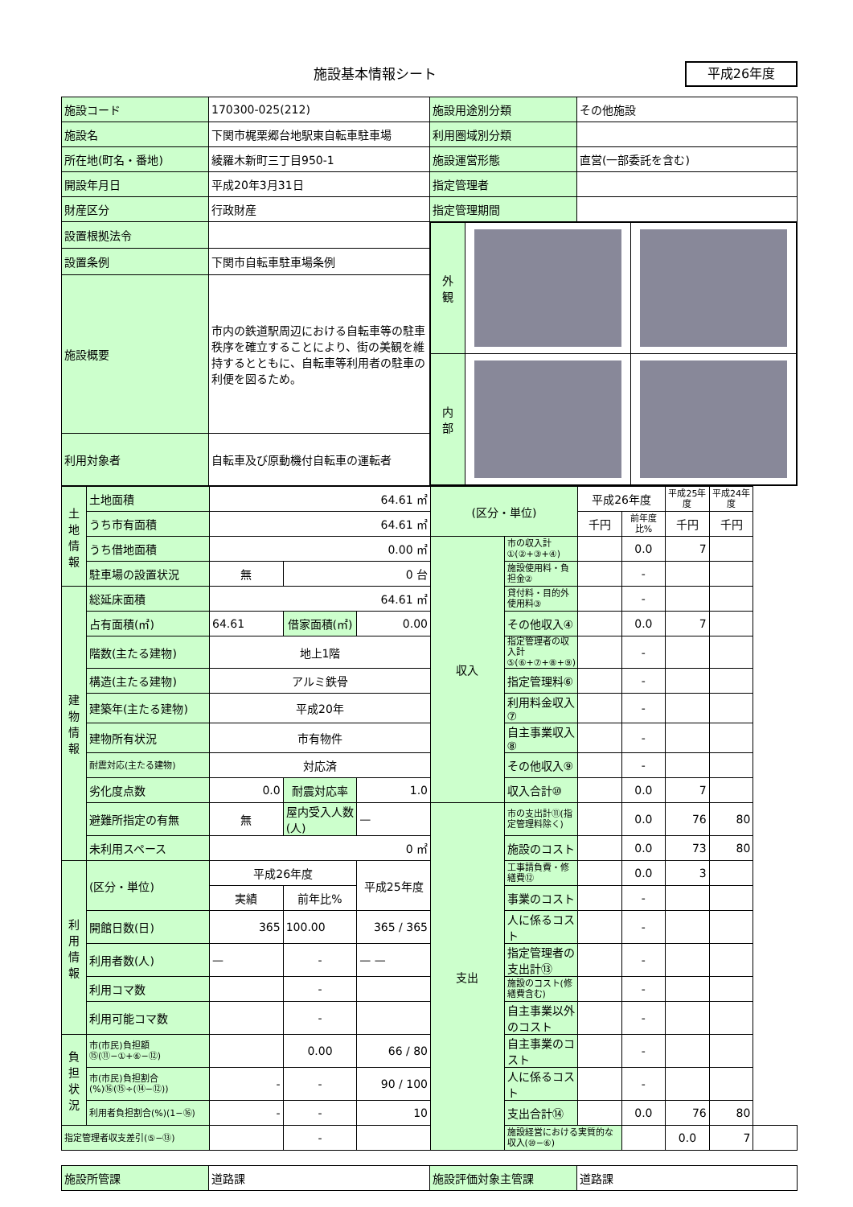施設基本情報シート 平成26年度
| 施設コード | 170300-025(212) | 施設用途別分類 | その他施設 |
| 施設名 | 下関市梶栗郷台地駅東自転車駐車場 | 利用圏域別分類 | |
| 所在地(町名・番地) | 綾羅木新町三丁目950-1 | 施設運営形態 | 直営(一部委託を含む) |
| 開設年月日 | 平成20年3月31日 | 指定管理者 | |
| 財産区分 | 行政財産 | 指定管理期間 | |
| 設置根拠法令 | | / 外 観 / / / / 内 部 / / / | |
| 設置条例 | 下関市自転車駐車場条例 | | |
| 施設概要 | 市内の鉄道駅周辺における自転車等の駐車秩序を確立することにより、街の美観を維持するとともに、自転車等利用者の駐車の利便を図るため。 | | |
| 利用対象者 | 自転車及び原動機付自転車の運転者 | | |
| 土地情報 | 土地面積 | 64.61 ㎡ | | | (区分・単位) | | 平成26年度 | | 平成25年度 | 平成24年度 | |
| | うち市有面積 | 64.61 ㎡ | | | | | 千円 | 前年度比% | 千円 | 千円 | |
| | うち借地面積 | 0.00 ㎡ | | | 収入 | 市の収入計①(②+③+④) | | 0.0 | 7 | | |
| | 駐車場の設置状況 | 無 | 0 台 | | | 施設使用料・負担金② | | - | | | |
| 建物情報 | 総延床面積 | 64.61 ㎡ | | | | 貸付料・目的外使用料③ | | - | | | |
| | 占有面積(㎡) | 64.61 | 借家面積(㎡) | 0.00 | | その他収入④ | | 0.0 | 7 | | |
| | 階数(主たる建物) | 地上1階 | | | | 指定管理者の収入計⑤(⑥+⑦+⑧+⑨) | | - | | | |
| | 構造(主たる建物) | アルミ鉄骨 | | | | 指定管理料⑥ | | - | | | |
| | 建築年(主たる建物) | 平成20年 | | | | 利用料金収入⑦ | | - | | | |
| | 建物所有状況 | 市有物件 | | | | 自主事業収入⑧ | | - | | | |
| | 耐震対応(主たる建物) | 対応済 | | | | その他収入⑨ | | - | | | |
| | 劣化度点数 | 0.0 | 耐震対応率 | 1.0 | | 収入合計⑩ | | 0.0 | 7 | | |
| | 避難所指定の有無 | 無 | 屋内受入人数(人) | — | 支出 | 市の支出計⑪(指定管理料除く) | | 0.0 | 76 | 80 | |
| | 未利用スペース | 0 ㎡ | | | | 施設のコスト | | 0.0 | 73 | 80 | |
| 利用情報 | (区分・単位) | 平成26年度 | | 平成25年度 | | 工事請負費・修繕費⑫ | | 0.0 | 3 | | |
| | | 実績 | 前年比% | | | 事業のコスト | | - | | | |
| | 開館日数(日) | 365 | 100.00 | 365 / 365 | | 人に係るコスト | | - | | | |
| | 利用者数(人) | — | - | — — | | 指定管理者の支出計⑬ | | - | | | |
| | 利用コマ数 | | - | | | 施設のコスト(修繕費含む) | | - | | | |
| | 利用可能コマ数 | | - | | | 自主事業以外のコスト | | - | | | |
| 負担状況 | 市(市民)負担額⑮(⑪−①+⑥−⑫) | | 0.00 | 66 / 80 | | 自主事業のコスト | | - | | | |
| | 市(市民)負担割合(%)⑯(⑮÷(⑭−⑫)) | - | - | 90 / 100 | | 人に係るコスト | | - | | | |
| | 利用者負担割合(%)(1−⑯) | - | - | 10 | | 支出合計⑭ | | 0.0 | 76 | 80 | |
| 指定管理者収支差引(⑤−⑬) | | | - | | | 施設経営における実質的な収入(⑩−⑥) | | | 0.0 | 7 | |
| 施設所管課 | 道路課 | 施設評価対象主管課 | 道路課 |